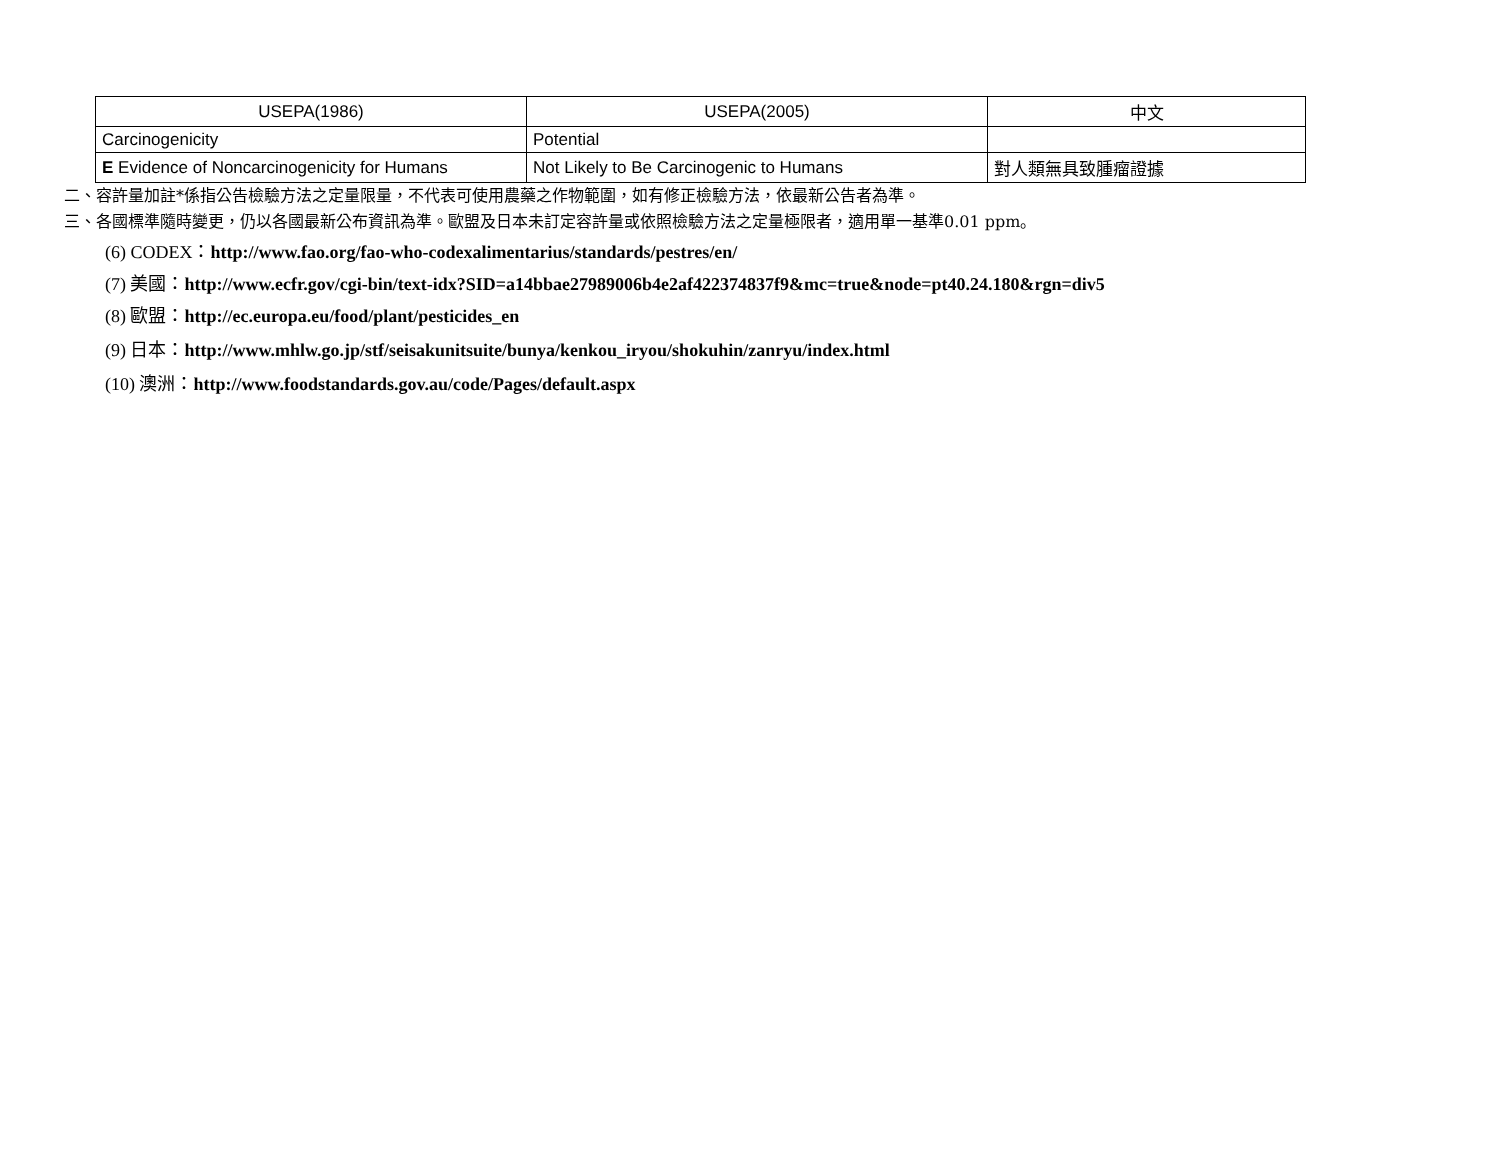| USEPA(1986) | USEPA(2005) | 中文 |
| Carcinogenicity | Potential | |
| E Evidence of Noncarcinogenicity for Humans | Not Likely to Be Carcinogenic to Humans | 對人類無具致腫瘤證據 |
二、容許量加註*係指公告檢驗方法之定量限量，不代表可使用農藥之作物範圍，如有修正檢驗方法，依最新公告者為準。
三、各國標準隨時變更，仍以各國最新公布資訊為準。歐盟及日本未訂定容許量或依照檢驗方法之定量極限者，適用單一基準0.01 ppm。
(6) CODEX：http://www.fao.org/fao-who-codexalimentarius/standards/pestres/en/
(7) 美國：http://www.ecfr.gov/cgi-bin/text-idx?SID=a14bbae27989006b4e2af422374837f9&mc=true&node=pt40.24.180&rgn=div5
(8) 歐盟：http://ec.europa.eu/food/plant/pesticides_en
(9) 日本：http://www.mhlw.go.jp/stf/seisakunitsuite/bunya/kenkou_iryou/shokuhin/zanryu/index.html
(10) 澳洲：http://www.foodstandards.gov.au/code/Pages/default.aspx